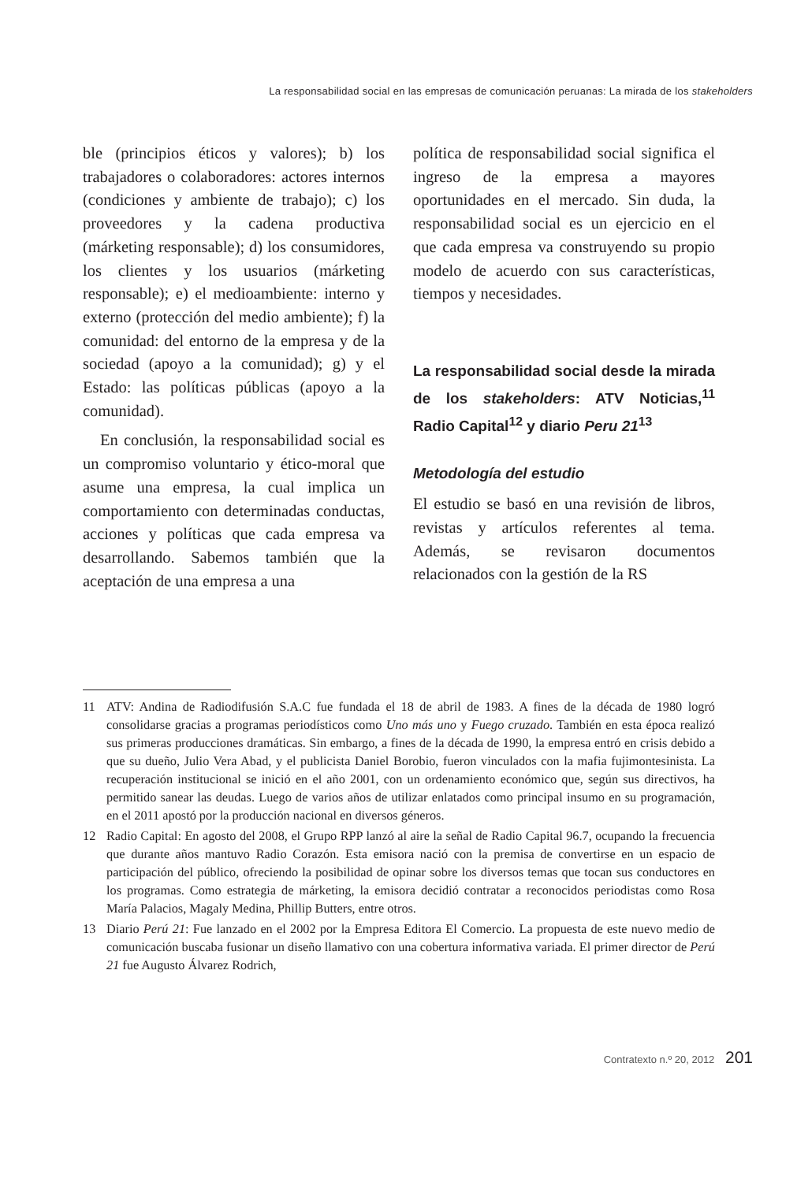La responsabilidad social en las empresas de comunicación peruanas: La mirada de los stakeholders
ble (principios éticos y valores); b) los trabajadores o colaboradores: actores internos (condiciones y ambiente de trabajo); c) los proveedores y la cadena productiva (márketing responsable); d) los consumidores, los clientes y los usuarios (márketing responsable); e) el medioambiente: interno y externo (protección del medio ambiente); f) la comunidad: del entorno de la empresa y de la sociedad (apoyo a la comunidad); g) y el Estado: las políticas públicas (apoyo a la comunidad).
En conclusión, la responsabilidad social es un compromiso voluntario y ético-moral que asume una empresa, la cual implica un comportamiento con determinadas conductas, acciones y políticas que cada empresa va desarrollando. Sabemos también que la aceptación de una empresa a una
política de responsabilidad social significa el ingreso de la empresa a mayores oportunidades en el mercado. Sin duda, la responsabilidad social es un ejercicio en el que cada empresa va construyendo su propio modelo de acuerdo con sus características, tiempos y necesidades.
La responsabilidad social desde la mirada de los stakeholders: ATV Noticias,<sup>11</sup> Radio Capital<sup>12</sup> y diario Peru 21<sup>13</sup>
Metodología del estudio
El estudio se basó en una revisión de libros, revistas y artículos referentes al tema. Además, se revisaron documentos relacionados con la gestión de la RS
11 ATV: Andina de Radiodifusión S.A.C fue fundada el 18 de abril de 1983. A fines de la década de 1980 logró consolidarse gracias a programas periodísticos como Uno más uno y Fuego cruzado. También en esta época realizó sus primeras producciones dramáticas. Sin embargo, a fines de la década de 1990, la empresa entró en crisis debido a que su dueño, Julio Vera Abad, y el publicista Daniel Borobio, fueron vinculados con la mafia fujimontesinista. La recuperación institucional se inició en el año 2001, con un ordenamiento económico que, según sus directivos, ha permitido sanear las deudas. Luego de varios años de utilizar enlatados como principal insumo en su programación, en el 2011 apostó por la producción nacional en diversos géneros.
12 Radio Capital: En agosto del 2008, el Grupo RPP lanzó al aire la señal de Radio Capital 96.7, ocupando la frecuencia que durante años mantuvo Radio Corazón. Esta emisora nació con la premisa de convertirse en un espacio de participación del público, ofreciendo la posibilidad de opinar sobre los diversos temas que tocan sus conductores en los programas. Como estrategia de márketing, la emisora decidió contratar a reconocidos periodistas como Rosa María Palacios, Magaly Medina, Phillip Butters, entre otros.
13 Diario Perú 21: Fue lanzado en el 2002 por la Empresa Editora El Comercio. La propuesta de este nuevo medio de comunicación buscaba fusionar un diseño llamativo con una cobertura informativa variada. El primer director de Perú 21 fue Augusto Álvarez Rodrich,
Contratexto n.º 20, 2012 201